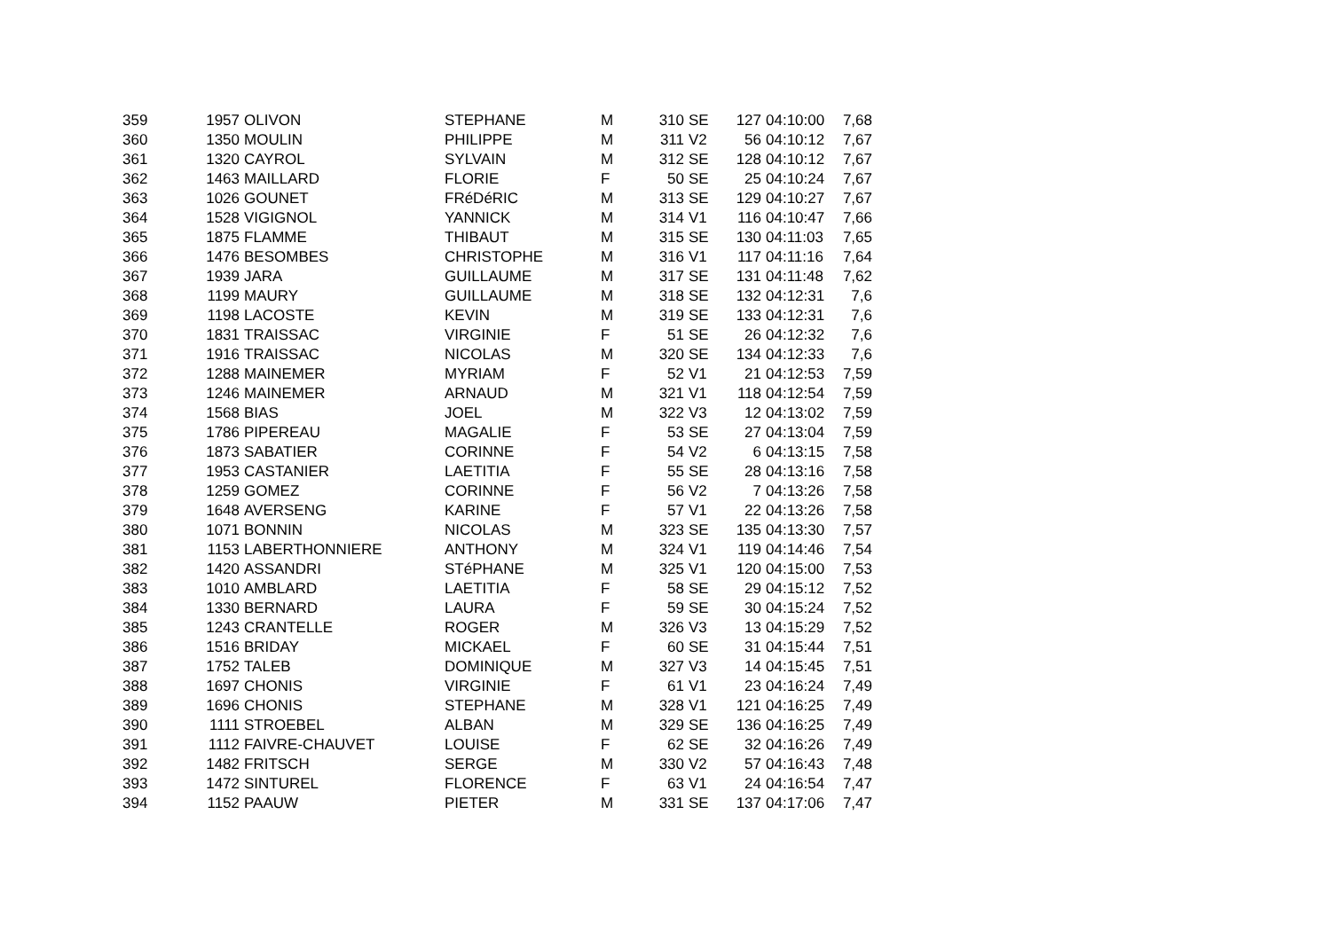| 359 | 1957 | OLIVON | STEPHANE | M | 310 | SE | 127 | 04:10:00 | 7,68 |
| 360 | 1350 | MOULIN | PHILIPPE | M | 311 | V2 | 56 | 04:10:12 | 7,67 |
| 361 | 1320 | CAYROL | SYLVAIN | M | 312 | SE | 128 | 04:10:12 | 7,67 |
| 362 | 1463 | MAILLARD | FLORIE | F | 50 | SE | 25 | 04:10:24 | 7,67 |
| 363 | 1026 | GOUNET | FRéDéRIC | M | 313 | SE | 129 | 04:10:27 | 7,67 |
| 364 | 1528 | VIGIGNOL | YANNICK | M | 314 | V1 | 116 | 04:10:47 | 7,66 |
| 365 | 1875 | FLAMME | THIBAUT | M | 315 | SE | 130 | 04:11:03 | 7,65 |
| 366 | 1476 | BESOMBES | CHRISTOPHE | M | 316 | V1 | 117 | 04:11:16 | 7,64 |
| 367 | 1939 | JARA | GUILLAUME | M | 317 | SE | 131 | 04:11:48 | 7,62 |
| 368 | 1199 | MAURY | GUILLAUME | M | 318 | SE | 132 | 04:12:31 | 7,6 |
| 369 | 1198 | LACOSTE | KEVIN | M | 319 | SE | 133 | 04:12:31 | 7,6 |
| 370 | 1831 | TRAISSAC | VIRGINIE | F | 51 | SE | 26 | 04:12:32 | 7,6 |
| 371 | 1916 | TRAISSAC | NICOLAS | M | 320 | SE | 134 | 04:12:33 | 7,6 |
| 372 | 1288 | MAINEMER | MYRIAM | F | 52 | V1 | 21 | 04:12:53 | 7,59 |
| 373 | 1246 | MAINEMER | ARNAUD | M | 321 | V1 | 118 | 04:12:54 | 7,59 |
| 374 | 1568 | BIAS | JOEL | M | 322 | V3 | 12 | 04:13:02 | 7,59 |
| 375 | 1786 | PIPEREAU | MAGALIE | F | 53 | SE | 27 | 04:13:04 | 7,59 |
| 376 | 1873 | SABATIER | CORINNE | F | 54 | V2 | 6 | 04:13:15 | 7,58 |
| 377 | 1953 | CASTANIER | LAETITIA | F | 55 | SE | 28 | 04:13:16 | 7,58 |
| 378 | 1259 | GOMEZ | CORINNE | F | 56 | V2 | 7 | 04:13:26 | 7,58 |
| 379 | 1648 | AVERSENG | KARINE | F | 57 | V1 | 22 | 04:13:26 | 7,58 |
| 380 | 1071 | BONNIN | NICOLAS | M | 323 | SE | 135 | 04:13:30 | 7,57 |
| 381 | 1153 | LABERTHONNIERE | ANTHONY | M | 324 | V1 | 119 | 04:14:46 | 7,54 |
| 382 | 1420 | ASSANDRI | STéPHANE | M | 325 | V1 | 120 | 04:15:00 | 7,53 |
| 383 | 1010 | AMBLARD | LAETITIA | F | 58 | SE | 29 | 04:15:12 | 7,52 |
| 384 | 1330 | BERNARD | LAURA | F | 59 | SE | 30 | 04:15:24 | 7,52 |
| 385 | 1243 | CRANTELLE | ROGER | M | 326 | V3 | 13 | 04:15:29 | 7,52 |
| 386 | 1516 | BRIDAY | MICKAEL | F | 60 | SE | 31 | 04:15:44 | 7,51 |
| 387 | 1752 | TALEB | DOMINIQUE | M | 327 | V3 | 14 | 04:15:45 | 7,51 |
| 388 | 1697 | CHONIS | VIRGINIE | F | 61 | V1 | 23 | 04:16:24 | 7,49 |
| 389 | 1696 | CHONIS | STEPHANE | M | 328 | V1 | 121 | 04:16:25 | 7,49 |
| 390 | 1111 | STROEBEL | ALBAN | M | 329 | SE | 136 | 04:16:25 | 7,49 |
| 391 | 1112 | FAIVRE-CHAUVET | LOUISE | F | 62 | SE | 32 | 04:16:26 | 7,49 |
| 392 | 1482 | FRITSCH | SERGE | M | 330 | V2 | 57 | 04:16:43 | 7,48 |
| 393 | 1472 | SINTUREL | FLORENCE | F | 63 | V1 | 24 | 04:16:54 | 7,47 |
| 394 | 1152 | PAAUW | PIETER | M | 331 | SE | 137 | 04:17:06 | 7,47 |